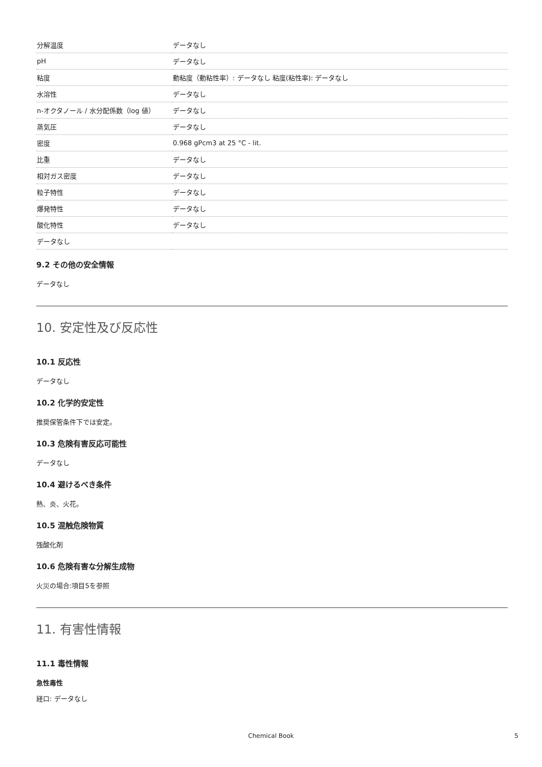| 分解温度 | データなし |
| pH | データなし |
| 粘度 | 動粘度（動粘性率）: データなし 粘度(粘性率): データなし |
| 水溶性 | データなし |
| n-オクタノール / 水分配係数（log 値） | データなし |
| 蒸気圧 | データなし |
| 密度 | 0.968 gPcm3 at 25 °C - lit. |
| 比重 | データなし |
| 相対ガス密度 | データなし |
| 粒子特性 | データなし |
| 爆発特性 | データなし |
| 酸化特性 | データなし |
| データなし | |
9.2 その他の安全情報
データなし
10. 安定性及び反応性
10.1 反応性
データなし
10.2 化学的安定性
推奨保管条件下では安定。
10.3 危険有害反応可能性
データなし
10.4 避けるべき条件
熱、炎、火花。
10.5 混触危険物質
強酸化剤
10.6 危険有害な分解生成物
火災の場合:項目5を参照
11. 有害性情報
11.1 毒性情報
急性毒性
経口: データなし
Chemical Book 5